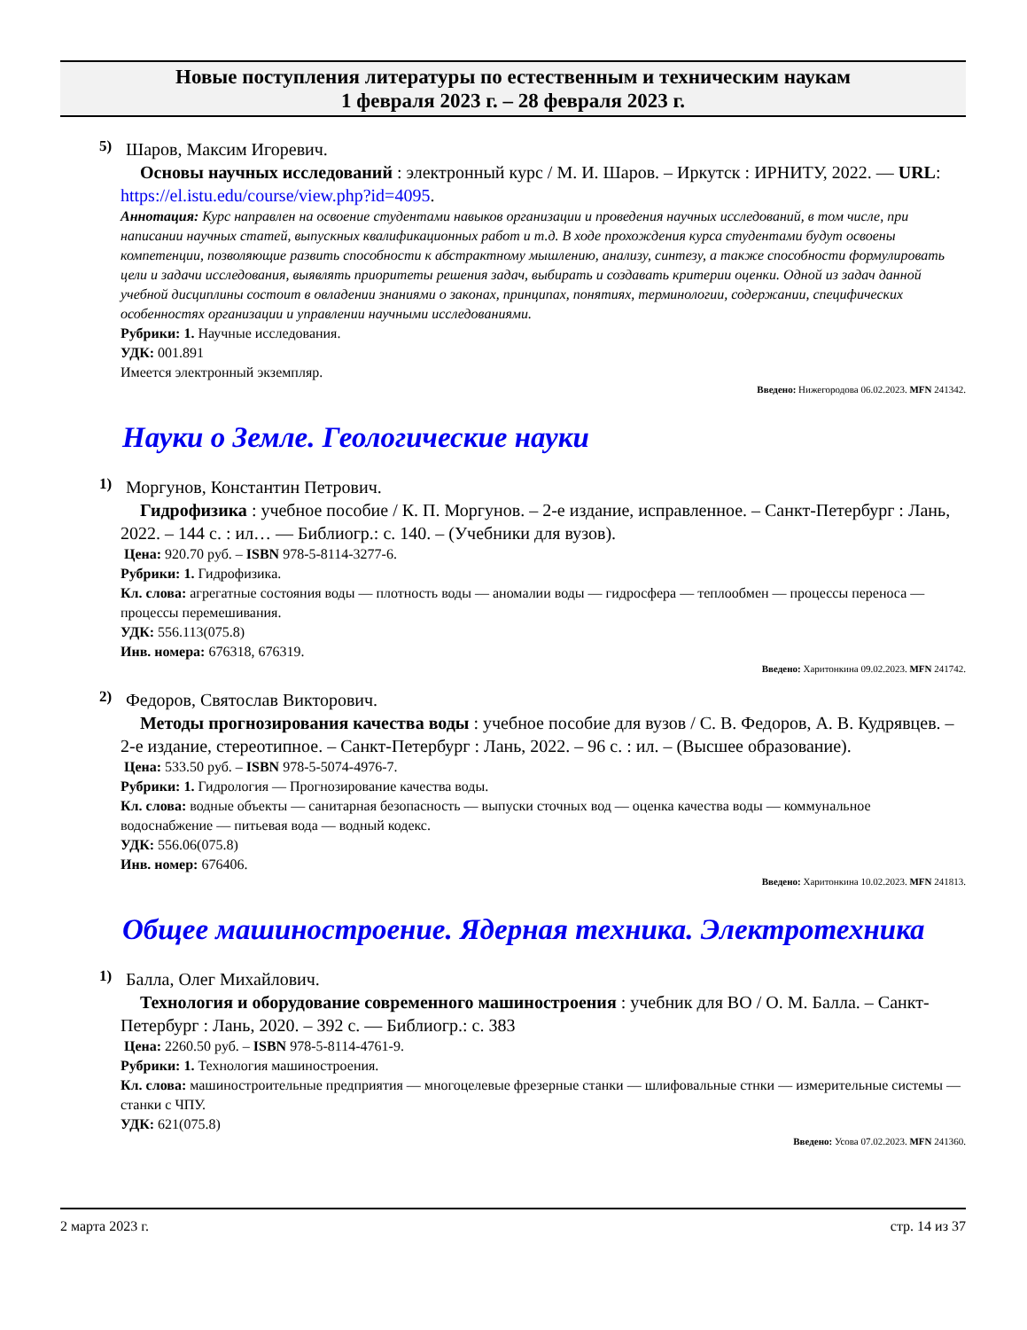Новые поступления литературы по естественным и техническим наукам
1 февраля 2023 г. – 28 февраля 2023 г.
5)
Шаров, Максим Игоревич.
Основы научных исследований : электронный курс / М. И. Шаров. – Иркутск : ИРНИТУ, 2022. — URL: https://el.istu.edu/course/view.php?id=4095.
Аннотация: Курс направлен на освоение студентами навыков организации и проведения научных исследований, в том числе, при написании научных статей, выпускных квалификационных работ и т.д. В ходе прохождения курса студентами будут освоены компетенции, позволяющие развить способности к абстрактному мышлению, анализу, синтезу, а также способности формулировать цели и задачи исследования, выявлять приоритеты решения задач, выбирать и создавать критерии оценки. Одной из задач данной учебной дисциплины состоит в овладении знаниями о законах, принципах, понятиях, терминологии, содержании, специфических особенностях организации и управлении научными исследованиями.
Рубрики: 1. Научные исследования.
УДК: 001.891
Имеется электронный экземпляр.
Введено: Нижегородова 06.02.2023. MFN 241342.
Науки о Земле. Геологические науки
1)
Моргунов, Константин Петрович.
Гидрофизика : учебное пособие / К. П. Моргунов. – 2-е издание, исправленное. – Санкт-Петербург : Лань, 2022. – 144 с. : ил… — Библиогр.: с. 140. – (Учебники для вузов).
Цена: 920.70 руб. – ISBN 978-5-8114-3277-6.
Рубрики: 1. Гидрофизика.
Кл. слова: агрегатные состояния воды — плотность воды — аномалии воды — гидросфера — теплообмен — процессы переноса — процессы перемешивания.
УДК: 556.113(075.8)
Инв. номера: 676318, 676319.
Введено: Харитонкина 09.02.2023. MFN 241742.
2)
Федоров, Святослав Викторович.
Методы прогнозирования качества воды : учебное пособие для вузов / С. В. Федоров, А. В. Кудрявцев. – 2-е издание, стереотипное. – Санкт-Петербург : Лань, 2022. – 96 с. : ил. – (Высшее образование).
Цена: 533.50 руб. – ISBN 978-5-5074-4976-7.
Рубрики: 1. Гидрология — Прогнозирование качества воды.
Кл. слова: водные объекты — санитарная безопасность — выпуски сточных вод — оценка качества воды — коммунальное водоснабжение — питьевая вода — водный кодекс.
УДК: 556.06(075.8)
Инв. номер: 676406.
Введено: Харитонкина 10.02.2023. MFN 241813.
Общее машиностроение. Ядерная техника. Электротехника
1)
Балла, Олег Михайлович.
Технология и оборудование современного машиностроения : учебник для ВО / О. М. Балла. – Санкт-Петербург : Лань, 2020. – 392 с. — Библиогр.: с. 383
Цена: 2260.50 руб. – ISBN 978-5-8114-4761-9.
Рубрики: 1. Технология машиностроения.
Кл. слова: машиностроительные предприятия — многоцелевые фрезерные станки — шлифовальные стнки — измерительные системы — станки с ЧПУ.
УДК: 621(075.8)
Введено: Усова 07.02.2023. MFN 241360.
2 марта 2023 г. стр. 14 из 37